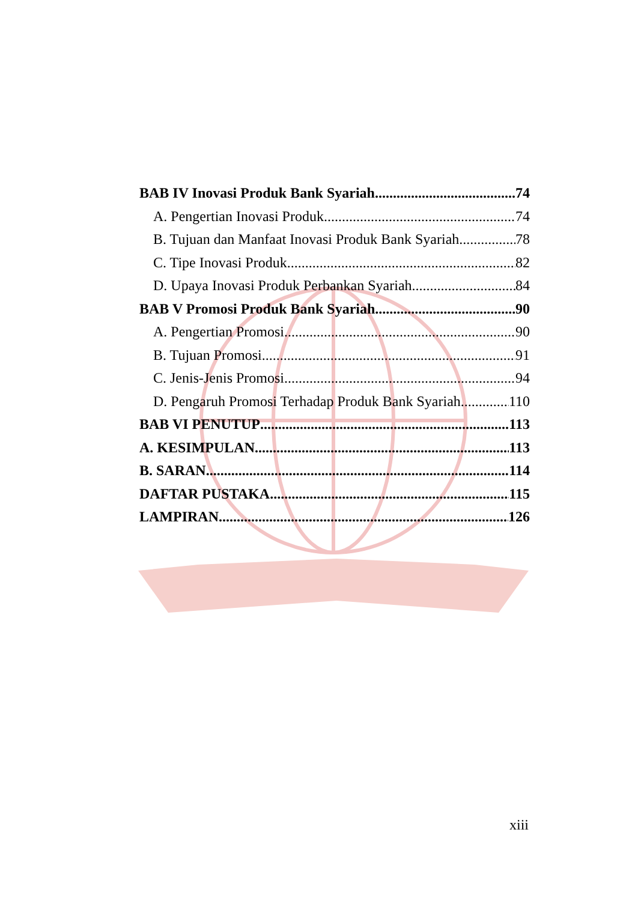BAB IV Inovasi Produk Bank Syariah 74
A. Pengertian Inovasi Produk 74
B. Tujuan dan Manfaat Inovasi Produk Bank Syariah 78
C. Tipe Inovasi Produk 82
D. Upaya Inovasi Produk Perbankan Syariah 84
BAB V Promosi Produk Bank Syariah 90
A. Pengertian Promosi 90
B. Tujuan Promosi 91
C. Jenis-Jenis Promosi 94
D. Pengaruh Promosi Terhadap Produk Bank Syariah 110
BAB VI PENUTUP 113
A. KESIMPULAN 113
B. SARAN 114
DAFTAR PUSTAKA 115
LAMPIRAN 126
xiii